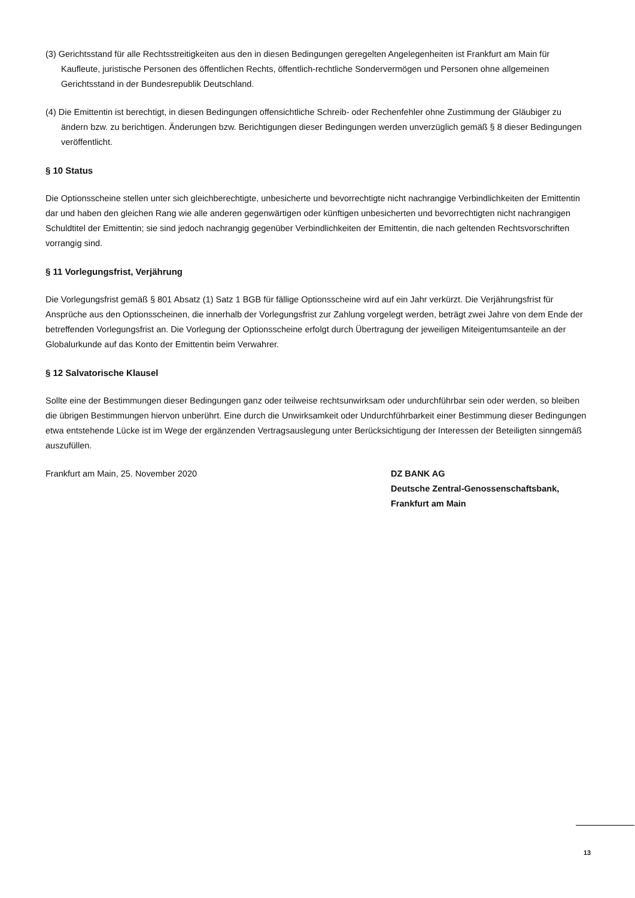(3) Gerichtsstand für alle Rechtsstreitigkeiten aus den in diesen Bedingungen geregelten Angelegenheiten ist Frankfurt am Main für Kaufleute, juristische Personen des öffentlichen Rechts, öffentlich-rechtliche Sondervermögen und Personen ohne allgemeinen Gerichtsstand in der Bundesrepublik Deutschland.
(4) Die Emittentin ist berechtigt, in diesen Bedingungen offensichtliche Schreib- oder Rechenfehler ohne Zustimmung der Gläubiger zu ändern bzw. zu berichtigen. Änderungen bzw. Berichtigungen dieser Bedingungen werden unverzüglich gemäß § 8 dieser Bedingungen veröffentlicht.
§ 10 Status
Die Optionsscheine stellen unter sich gleichberechtigte, unbesicherte und bevorrechtigte nicht nachrangige Verbindlichkeiten der Emittentin dar und haben den gleichen Rang wie alle anderen gegenwärtigen oder künftigen unbesicherten und bevorrechtigten nicht nachrangigen Schuldtitel der Emittentin; sie sind jedoch nachrangig gegenüber Verbindlichkeiten der Emittentin, die nach geltenden Rechtsvorschriften vorrangig sind.
§ 11 Vorlegungsfrist, Verjährung
Die Vorlegungsfrist gemäß § 801 Absatz (1) Satz 1 BGB für fällige Optionsscheine wird auf ein Jahr verkürzt. Die Verjährungsfrist für Ansprüche aus den Optionsscheinen, die innerhalb der Vorlegungsfrist zur Zahlung vorgelegt werden, beträgt zwei Jahre von dem Ende der betreffenden Vorlegungsfrist an. Die Vorlegung der Optionsscheine erfolgt durch Übertragung der jeweiligen Miteigentumsanteile an der Globalurkunde auf das Konto der Emittentin beim Verwahrer.
§ 12 Salvatorische Klausel
Sollte eine der Bestimmungen dieser Bedingungen ganz oder teilweise rechtsunwirksam oder undurchführbar sein oder werden, so bleiben die übrigen Bestimmungen hiervon unberührt. Eine durch die Unwirksamkeit oder Undurchführbarkeit einer Bestimmung dieser Bedingungen etwa entstehende Lücke ist im Wege der ergänzenden Vertragsauslegung unter Berücksichtigung der Interessen der Beteiligten sinngemäß auszufüllen.
Frankfurt am Main, 25. November 2020 DZ BANK AG
Deutsche Zentral-Genossenschaftsbank,
Frankfurt am Main
13